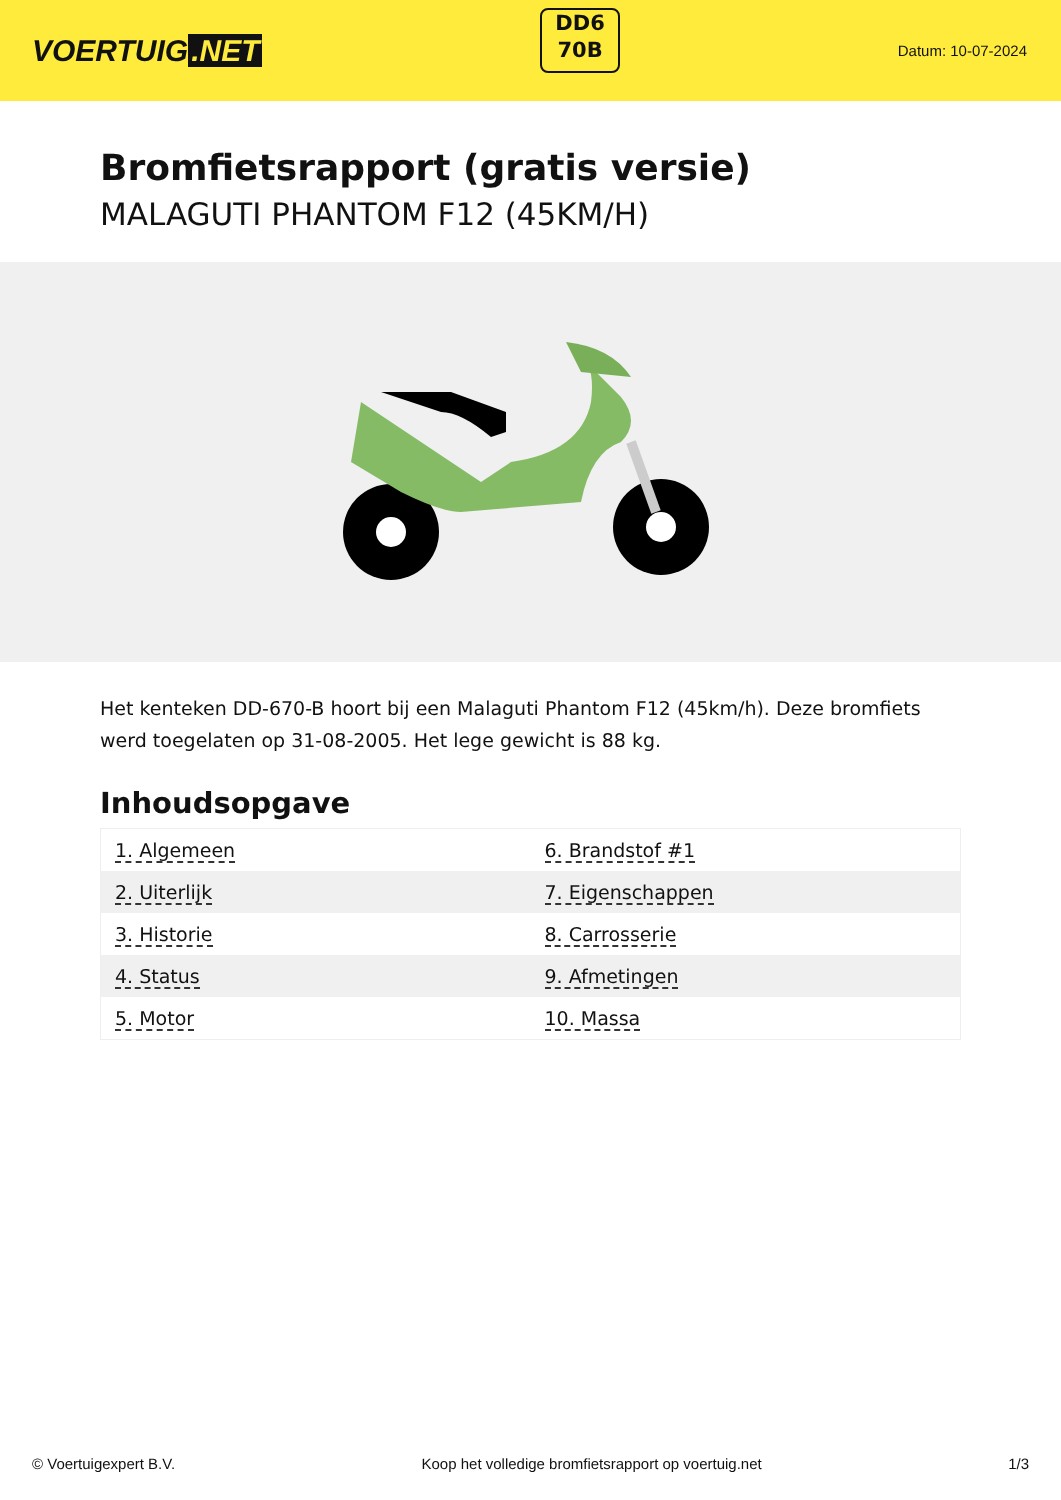VOERTUIG.NET
DD6
70B
Datum: 10-07-2024
Bromfietsrapport (gratis versie)
MALAGUTI PHANTOM F12 (45KM/H)
Het kenteken DD-670-B hoort bij een Malaguti Phantom F12 (45km/h). Deze bromfiets werd toegelaten op 31-08-2005. Het lege gewicht is 88 kg.
Inhoudsopgave
| 1. Algemeen | 6. Brandstof #1 |
| 2. Uiterlijk | 7. Eigenschappen |
| 3. Historie | 8. Carrosserie |
| 4. Status | 9. Afmetingen |
| 5. Motor | 10. Massa |
© Voertuigexpert B.V. Koop het volledige bromfietsrapport op voertuig.net 1/3